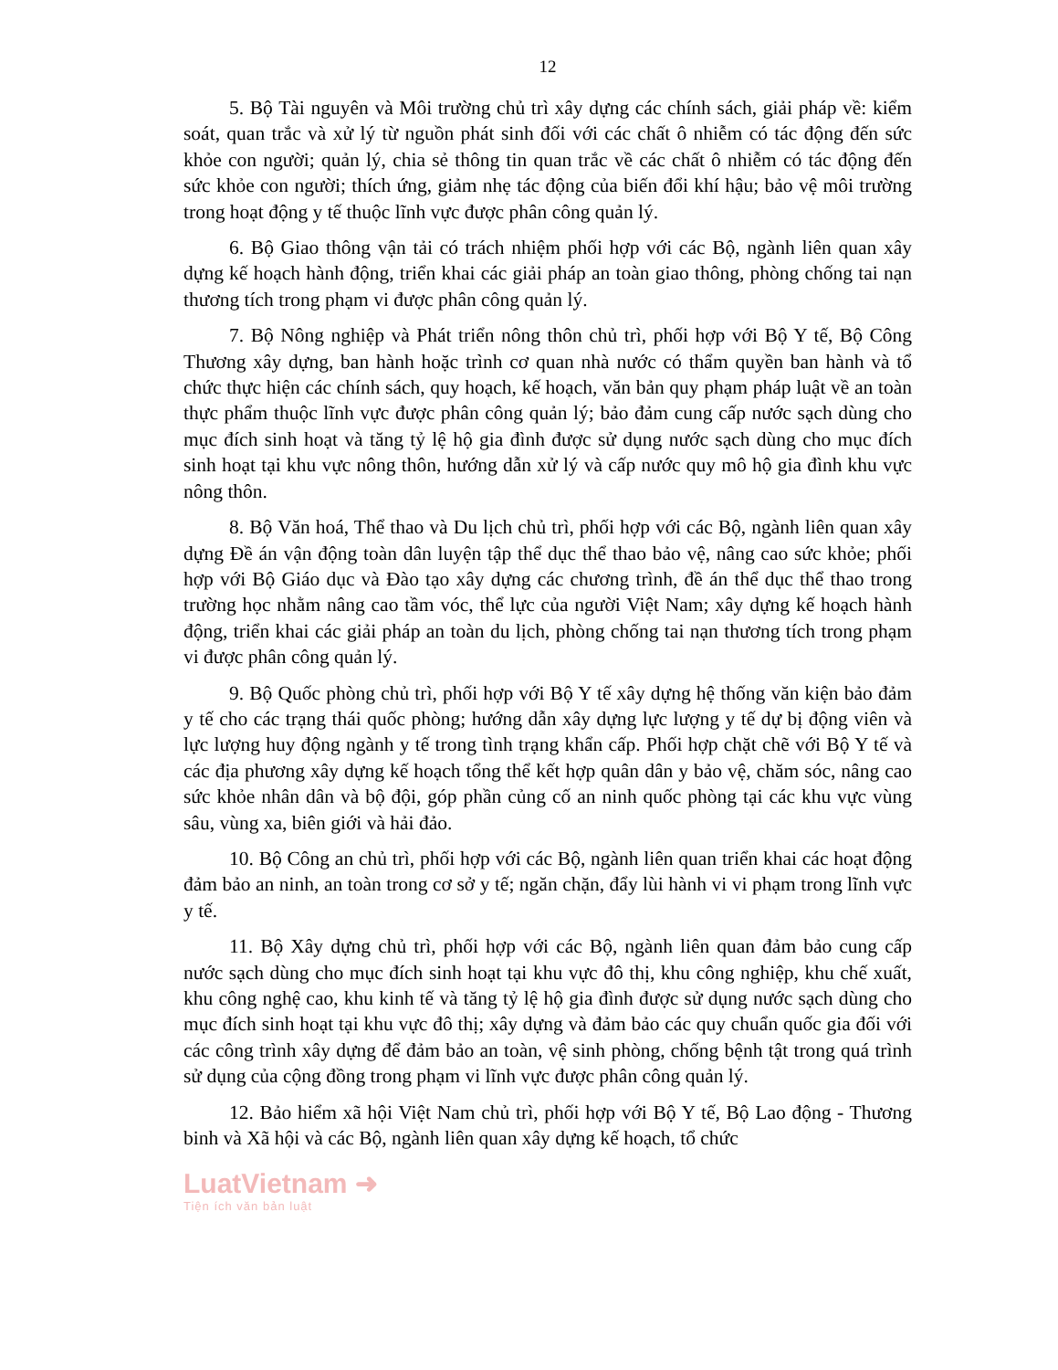12
5. Bộ Tài nguyên và Môi trường chủ trì xây dựng các chính sách, giải pháp về: kiểm soát, quan trắc và xử lý từ nguồn phát sinh đối với các chất ô nhiễm có tác động đến sức khỏe con người; quản lý, chia sẻ thông tin quan trắc về các chất ô nhiễm có tác động đến sức khỏe con người; thích ứng, giảm nhẹ tác động của biến đổi khí hậu; bảo vệ môi trường trong hoạt động y tế thuộc lĩnh vực được phân công quản lý.
6. Bộ Giao thông vận tải có trách nhiệm phối hợp với các Bộ, ngành liên quan xây dựng kế hoạch hành động, triển khai các giải pháp an toàn giao thông, phòng chống tai nạn thương tích trong phạm vi được phân công quản lý.
7. Bộ Nông nghiệp và Phát triển nông thôn chủ trì, phối hợp với Bộ Y tế, Bộ Công Thương xây dựng, ban hành hoặc trình cơ quan nhà nước có thẩm quyền ban hành và tổ chức thực hiện các chính sách, quy hoạch, kế hoạch, văn bản quy phạm pháp luật về an toàn thực phẩm thuộc lĩnh vực được phân công quản lý; bảo đảm cung cấp nước sạch dùng cho mục đích sinh hoạt và tăng tỷ lệ hộ gia đình được sử dụng nước sạch dùng cho mục đích sinh hoạt tại khu vực nông thôn, hướng dẫn xử lý và cấp nước quy mô hộ gia đình khu vực nông thôn.
8. Bộ Văn hoá, Thể thao và Du lịch chủ trì, phối hợp với các Bộ, ngành liên quan xây dựng Đề án vận động toàn dân luyện tập thể dục thể thao bảo vệ, nâng cao sức khỏe; phối hợp với Bộ Giáo dục và Đào tạo xây dựng các chương trình, đề án thể dục thể thao trong trường học nhằm nâng cao tầm vóc, thể lực của người Việt Nam; xây dựng kế hoạch hành động, triển khai các giải pháp an toàn du lịch, phòng chống tai nạn thương tích trong phạm vi được phân công quản lý.
9. Bộ Quốc phòng chủ trì, phối hợp với Bộ Y tế xây dựng hệ thống văn kiện bảo đảm y tế cho các trạng thái quốc phòng; hướng dẫn xây dựng lực lượng y tế dự bị động viên và lực lượng huy động ngành y tế trong tình trạng khẩn cấp. Phối hợp chặt chẽ với Bộ Y tế và các địa phương xây dựng kế hoạch tổng thể kết hợp quân dân y bảo vệ, chăm sóc, nâng cao sức khỏe nhân dân và bộ đội, góp phần củng cố an ninh quốc phòng tại các khu vực vùng sâu, vùng xa, biên giới và hải đảo.
10. Bộ Công an chủ trì, phối hợp với các Bộ, ngành liên quan triển khai các hoạt động đảm bảo an ninh, an toàn trong cơ sở y tế; ngăn chặn, đẩy lùi hành vi vi phạm trong lĩnh vực y tế.
11. Bộ Xây dựng chủ trì, phối hợp với các Bộ, ngành liên quan đảm bảo cung cấp nước sạch dùng cho mục đích sinh hoạt tại khu vực đô thị, khu công nghiệp, khu chế xuất, khu công nghệ cao, khu kinh tế và tăng tỷ lệ hộ gia đình được sử dụng nước sạch dùng cho mục đích sinh hoạt tại khu vực đô thị; xây dựng và đảm bảo các quy chuẩn quốc gia đối với các công trình xây dựng để đảm bảo an toàn, vệ sinh phòng, chống bệnh tật trong quá trình sử dụng của cộng đồng trong phạm vi lĩnh vực được phân công quản lý.
12. Bảo hiểm xã hội Việt Nam chủ trì, phối hợp với Bộ Y tế, Bộ Lao động - Thương binh và Xã hội và các Bộ, ngành liên quan xây dựng kế hoạch, tổ chức
LuatVietnam ➜
Tiện ích văn bản luật